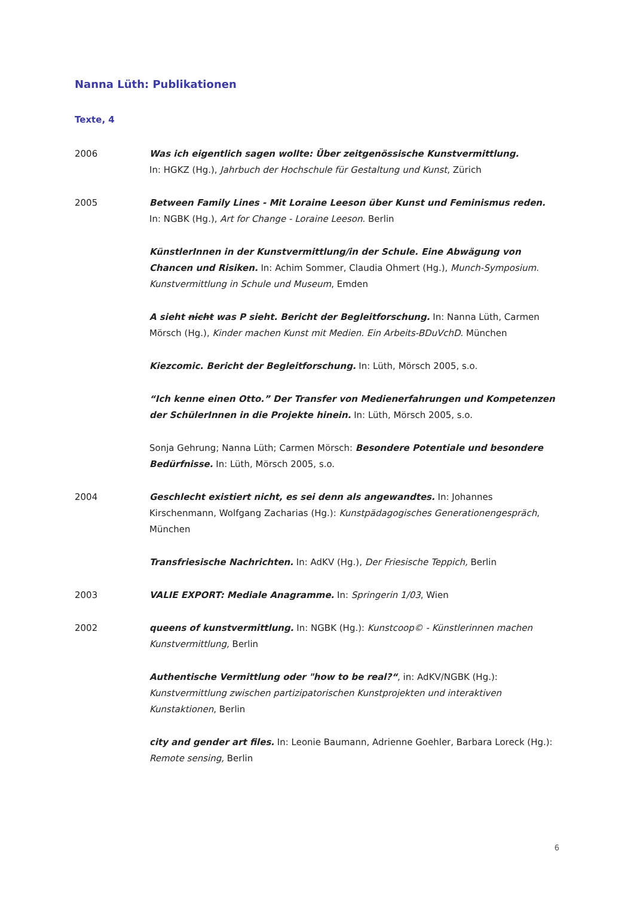Nanna Lüth: Publikationen
Texte, 4
2006 Was ich eigentlich sagen wollte: Über zeitgenössische Kunstvermittlung.
In: HGKZ (Hg.), Jahrbuch der Hochschule für Gestaltung und Kunst, Zürich
2005 Between Family Lines - Mit Loraine Leeson über Kunst und Feminismus reden.
In: NGBK (Hg.), Art for Change - Loraine Leeson. Berlin
KünstlerInnen in der Kunstvermittlung/in der Schule. Eine Abwägung von Chancen und Risiken. In: Achim Sommer, Claudia Ohmert (Hg.), Munch-Symposium. Kunstvermittlung in Schule und Museum, Emden
A sieht nicht was P sieht. Bericht der Begleitforschung. In: Nanna Lüth, Carmen Mörsch (Hg.), Kinder machen Kunst mit Medien. Ein Arbeits-BDuVchD. München
Kiezcomic. Bericht der Begleitforschung. In: Lüth, Mörsch 2005, s.o.
“Ich kenne einen Otto.” Der Transfer von Medienerfahrungen und Kompetenzen der SchülerInnen in die Projekte hinein. In: Lüth, Mörsch 2005, s.o.
Sonja Gehrung; Nanna Lüth; Carmen Mörsch: Besondere Potentiale und besondere Bedürfnisse. In: Lüth, Mörsch 2005, s.o.
2004 Geschlecht existiert nicht, es sei denn als angewandtes. In: Johannes Kirschenmann, Wolfgang Zacharias (Hg.): Kunstpädagogisches Generationengespräch, München
Transfriesische Nachrichten. In: AdKV (Hg.), Der Friesische Teppich, Berlin
2003 VALIE EXPORT: Mediale Anagramme. In: Springerin 1/03, Wien
2002 queens of kunstvermittlung. In: NGBK (Hg.): Kunstcoop© - Künstlerinnen machen Kunstvermittlung, Berlin
Authentische Vermittlung oder "how to be real?“, in: AdKV/NGBK (Hg.): Kunstvermittlung zwischen partizipatorischen Kunstprojekten und interaktiven Kunstaktionen, Berlin
city and gender art files. In: Leonie Baumann, Adrienne Goehler, Barbara Loreck (Hg.): Remote sensing, Berlin
6